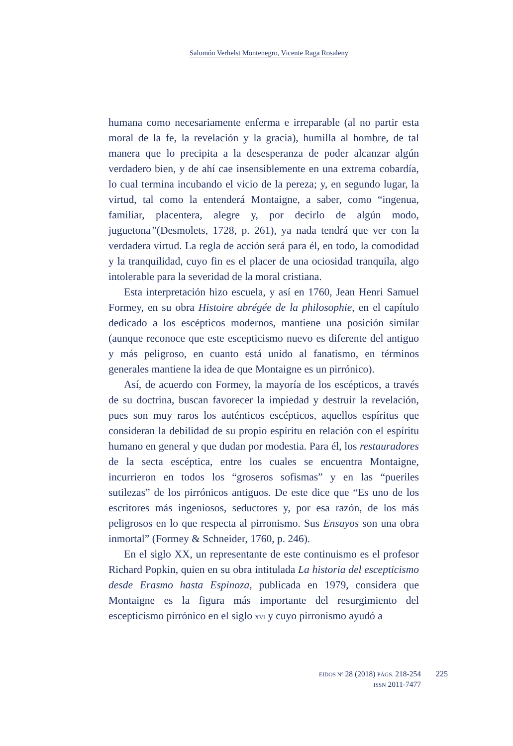Salomón Verhelst Montenegro, Vicente Raga Rosaleny
humana como necesariamente enferma e irreparable (al no partir esta moral de la fe, la revelación y la gracia), humilla al hombre, de tal manera que lo precipita a la desesperanza de poder alcanzar algún verdadero bien, y de ahí cae insensiblemente en una extrema cobardía, lo cual termina incubando el vicio de la pereza; y, en segundo lugar, la virtud, tal como la entenderá Montaigne, a saber, como “ingenua, familiar, placentera, alegre y, por decirlo de algún modo, juguetona”(Desmolets, 1728, p. 261), ya nada tendrá que ver con la verdadera virtud. La regla de acción será para él, en todo, la comodidad y la tranquilidad, cuyo fin es el placer de una ociosidad tranquila, algo intolerable para la severidad de la moral cristiana.
Esta interpretación hizo escuela, y así en 1760, Jean Henri Samuel Formey, en su obra Histoire abrégée de la philosophie, en el capítulo dedicado a los escépticos modernos, mantiene una posición similar (aunque reconoce que este escepticismo nuevo es diferente del antiguo y más peligroso, en cuanto está unido al fanatismo, en términos generales mantiene la idea de que Montaigne es un pirrónico).
Así, de acuerdo con Formey, la mayoría de los escépticos, a través de su doctrina, buscan favorecer la impiedad y destruir la revelación, pues son muy raros los auténticos escépticos, aquellos espíritus que consideran la debilidad de su propio espíritu en relación con el espíritu humano en general y que dudan por modestia. Para él, los restauradores de la secta escéptica, entre los cuales se encuentra Montaigne, incurrieron en todos los “groseros sofismas” y en las “pueriles sutilezas” de los pirrónicos antiguos. De este dice que “Es uno de los escritores más ingeniosos, seductores y, por esa razón, de los más peligrosos en lo que respecta al pirronismo. Sus Ensayos son una obra inmortal” (Formey & Schneider, 1760, p. 246).
En el siglo XX, un representante de este continuismo es el profesor Richard Popkin, quien en su obra intitulada La historia del escepticismo desde Erasmo hasta Espinoza, publicada en 1979, considera que Montaigne es la figura más importante del resurgimiento del escepticismo pirrónico en el siglo XVI y cuyo pirronismo ayudó a
EIDOS Nº 28 (2018) PÁGS. 218-254
ISSN 2011-7477
225